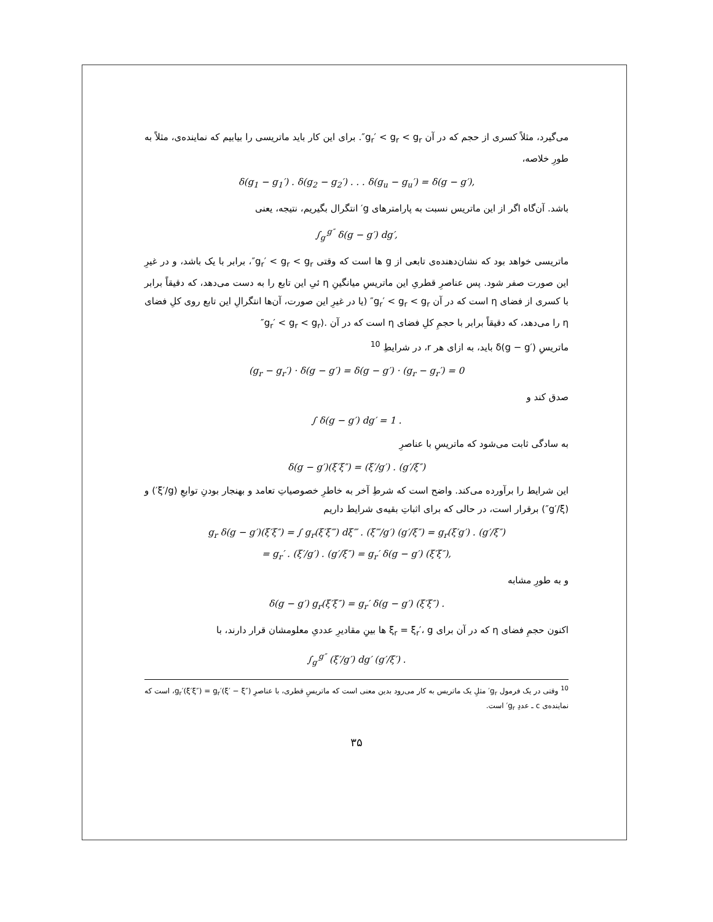می‌گیرد، مثلاً کسری از حجم که در آن g<sub>r</sub>′ < g<sub>r</sub> < g<sub>r</sub>″. برای این کار باید ماتریسی را بیابیم که نماینده‌ی، مثلاً به طورِ خلاصه،
δ(g<sub>1</sub> − g<sub>1</sub>′) . δ(g<sub>2</sub> − g<sub>2</sub>′) . . . δ(g<sub>u</sub> − g<sub>u</sub>′) = δ(g − g′),
باشد. آن‌گاه اگر از این ماتریس نسبت به پارامترهای g′ انتگرال بگیریم، نتیجه، یعنی
∫<sub>g′</sub><sup>g″</sup> δ(g − g′) dg′,
ماتریسی خواهد بود که نشان‌دهنده‌ی تابعی از g ها است که وقتی g<sub>r</sub>′ < g<sub>r</sub> < g<sub>r</sub>″، برابر با یک باشد، و در غیرِ این صورت صفر شود. پس عناصرِ قطریِ این ماتریسِ میانگینِ η ئیِ این تابع را به دست می‌دهد، که دقیقاً برابر با کسری از فضای η است که در آن g<sub>r</sub>′ < g<sub>r</sub> < g<sub>r</sub>″ (یا در غیرِ این صورت، آن‌ها انتگرالِ این تابع روی کلِ فضای η را می‌دهد، که دقیقاً برابر با حجمِ کلِ فضای η است که در آن .(g<sub>r</sub>′ < g<sub>r</sub> < g<sub>r</sub>″
ماتریسِ δ(g − g′) باید، به ازای هر r، در شرایطِ <sup>10</sup>
(g<sub>r</sub> − g<sub>r</sub>′) · δ(g − g′) = δ(g − g′) · (g<sub>r</sub> − g<sub>r</sub>′) = 0
صدق کند و
∫ δ(g − g′) dg′ = 1 .
به سادگی ثابت می‌شود که ماتریسِ با عناصرِ
δ(g − g′)(ξ′ξ″) = (ξ′/g′) . (g′/ξ″)
این شرایط را برآورده می‌کند. واضح است که شرطِ آخر به خاطرِ خصوصیاتِ تعامد و بهنجار بودنِ توابعِ (ξ′/g′) و (g′/ξ″) برقرار است، در حالی که برای اثباتِ بقیه‌ی شرایط داریم
g<sub>r</sub> δ(g − g′)(ξ′ξ″) = ∫ g<sub>r</sub>(ξ′ξ‴) dξ‴ . (ξ‴/g′) (g′/ξ″) = g<sub>r</sub>(ξ′g′) . (g′/ξ″)
= g<sub>r</sub>′ . (ξ′/g′) . (g′/ξ″) = g<sub>r</sub>′ δ(g − g′) (ξ′ξ″),
و به طورِ مشابه
δ(g − g′) g<sub>r</sub>(ξ′ξ″) = g<sub>r</sub>′ δ(g − g′) (ξ′ξ″) .
اکنون حجمِ فضای η که در آن برای ξ<sub>r</sub> = ξ<sub>r</sub>′، g ها بینِ مقادیرِ عددیِ معلومشان قرار دارند، با
∫<sub>g′</sub><sup>g″</sup> (ξ′/g′) dg′ (g′/ξ′) .
<sup>10</sup> وقتی در یک فرمول g<sub>r</sub>′ مثلِ یک ماتریس به کار می‌رود بدین معنی است که ماتریسِ قطری، با عناصرِ g<sub>r</sub>′(ξ′ξ″) = g<sub>r</sub>′(ξ′ − ξ″)، است که نماینده‌ی c ـ عددِ g<sub>r</sub>′ است.
۳۵